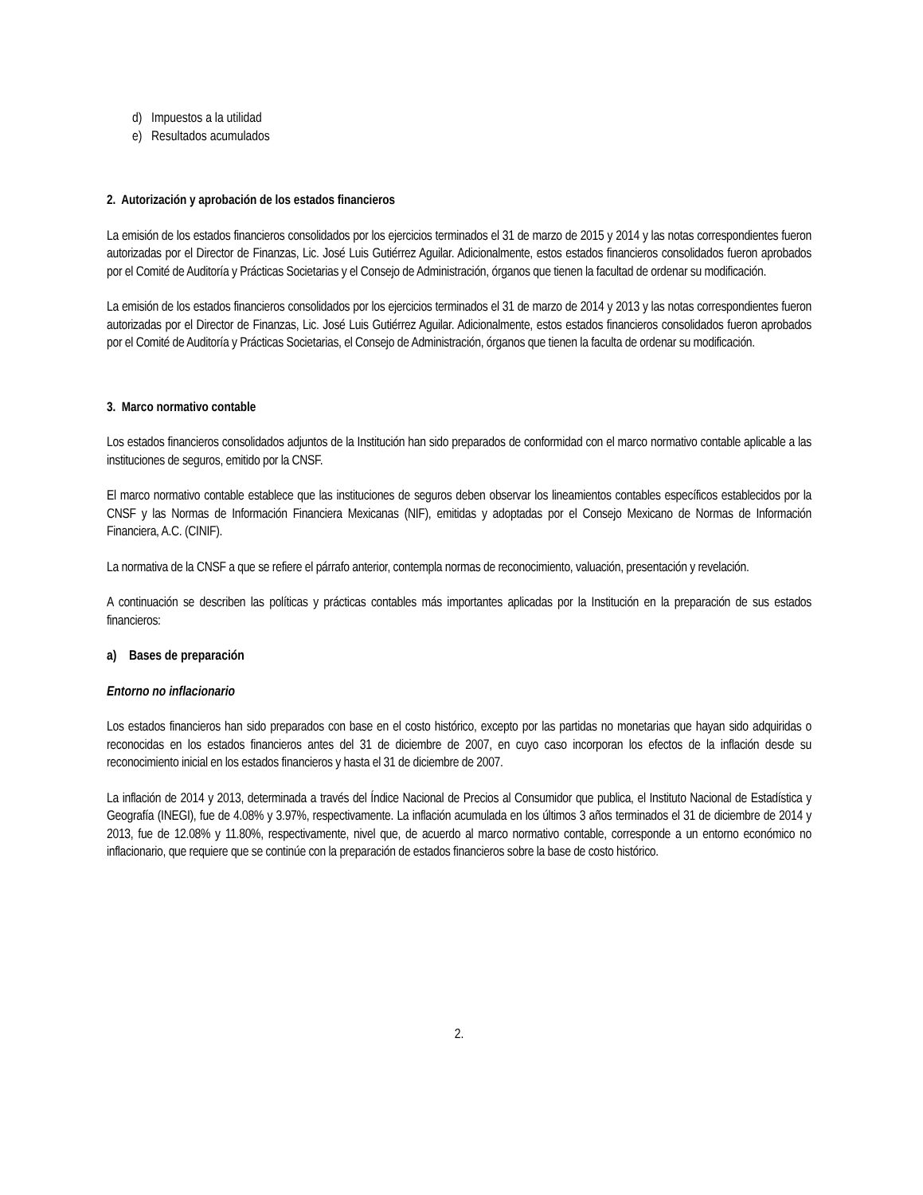d) Impuestos a la utilidad
e) Resultados acumulados
2. Autorización y aprobación de los estados financieros
La emisión de los estados financieros consolidados por los ejercicios terminados el 31 de marzo de 2015 y 2014 y las notas correspondientes fueron autorizadas por el Director de Finanzas, Lic. José Luis Gutiérrez Aguilar. Adicionalmente, estos estados financieros consolidados fueron aprobados por el Comité de Auditoría y Prácticas Societarias y el Consejo de Administración, órganos que tienen la facultad de ordenar su modificación.
La emisión de los estados financieros consolidados por los ejercicios terminados el 31 de marzo de 2014 y 2013 y las notas correspondientes fueron autorizadas por el Director de Finanzas, Lic. José Luis Gutiérrez Aguilar. Adicionalmente, estos estados financieros consolidados fueron aprobados por el Comité de Auditoría y Prácticas Societarias, el Consejo de Administración, órganos que tienen la faculta de ordenar su modificación.
3. Marco normativo contable
Los estados financieros consolidados adjuntos de la Institución han sido preparados de conformidad con el marco normativo contable aplicable a las instituciones de seguros, emitido por la CNSF.
El marco normativo contable establece que las instituciones de seguros deben observar los lineamientos contables específicos establecidos por la CNSF y las Normas de Información Financiera Mexicanas (NIF), emitidas y adoptadas por el Consejo Mexicano de Normas de Información Financiera, A.C. (CINIF).
La normativa de la CNSF a que se refiere el párrafo anterior, contempla normas de reconocimiento, valuación, presentación y revelación.
A continuación se describen las políticas y prácticas contables más importantes aplicadas por la Institución en la preparación de sus estados financieros:
a) Bases de preparación
Entorno no inflacionario
Los estados financieros han sido preparados con base en el costo histórico, excepto por las partidas no monetarias que hayan sido adquiridas o reconocidas en los estados financieros antes del 31 de diciembre de 2007, en cuyo caso incorporan los efectos de la inflación desde su reconocimiento inicial en los estados financieros y hasta el 31 de diciembre de 2007.
La inflación de 2014 y 2013, determinada a través del Índice Nacional de Precios al Consumidor que publica, el Instituto Nacional de Estadística y Geografía (INEGI), fue de 4.08% y 3.97%, respectivamente. La inflación acumulada en los últimos 3 años terminados el 31 de diciembre de 2014 y 2013, fue de 12.08% y 11.80%, respectivamente, nivel que, de acuerdo al marco normativo contable, corresponde a un entorno económico no inflacionario, que requiere que se continúe con la preparación de estados financieros sobre la base de costo histórico.
2.